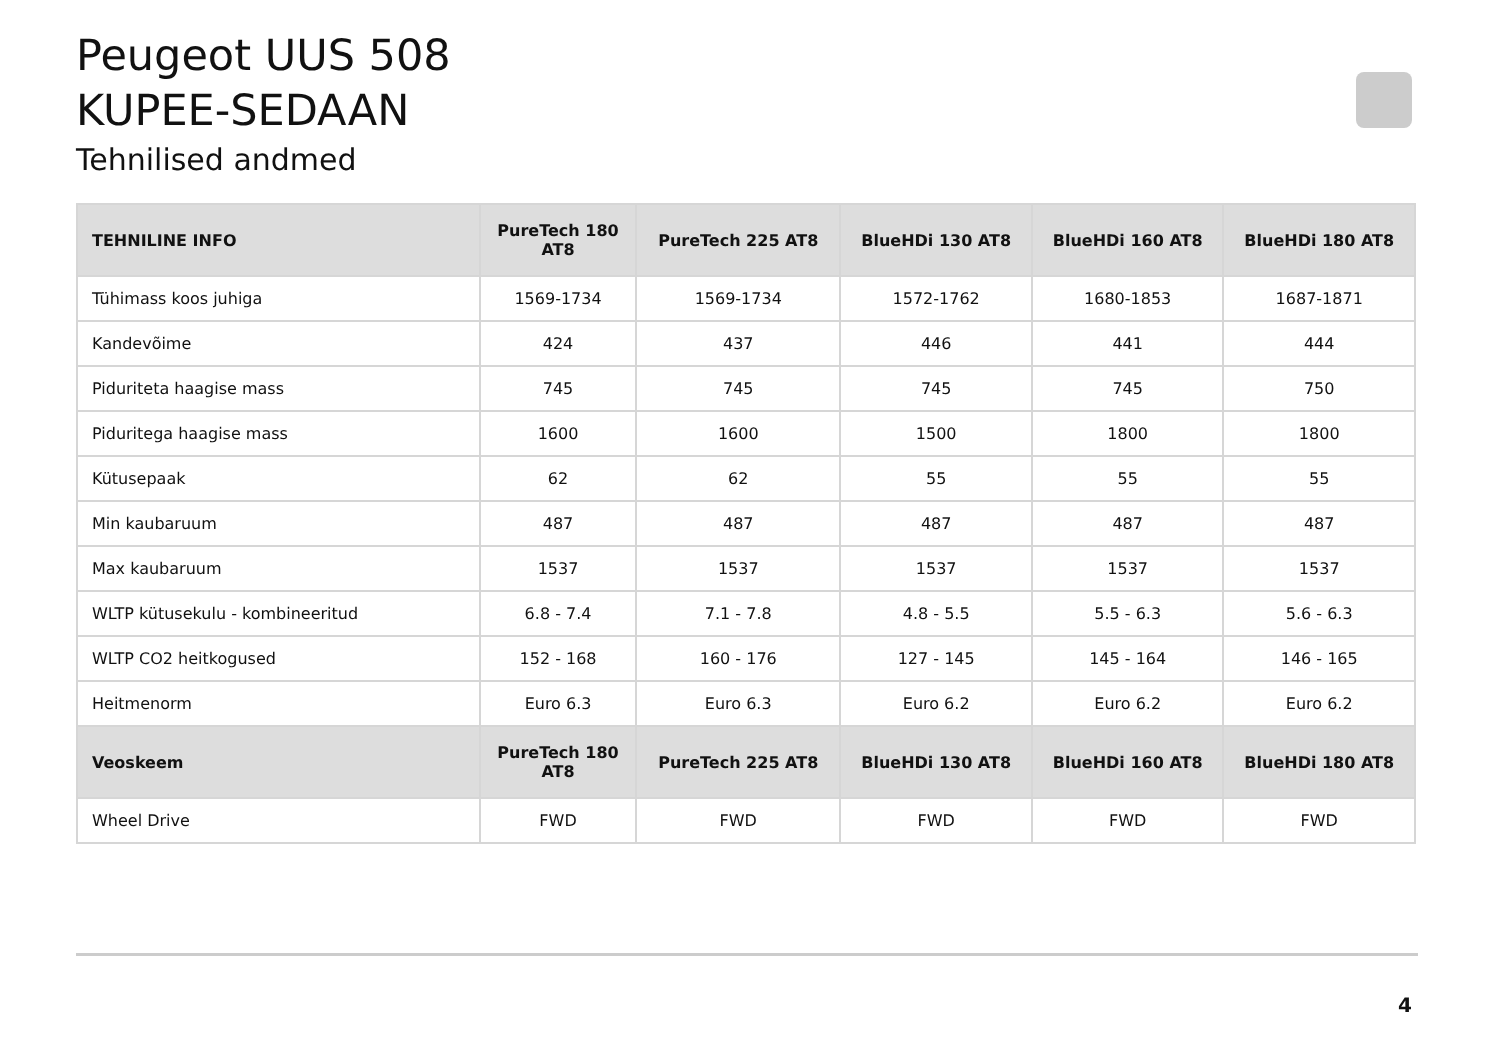Peugeot UUS 508
KUPEE-SEDAAN
Tehnilised andmed
| TEHNILINE INFO | PureTech 180 AT8 | PureTech 225 AT8 | BlueHDi 130 AT8 | BlueHDi 160 AT8 | BlueHDi 180 AT8 |
| --- | --- | --- | --- | --- | --- |
| Tühimass koos juhiga | 1569-1734 | 1569-1734 | 1572-1762 | 1680-1853 | 1687-1871 |
| Kandevõime | 424 | 437 | 446 | 441 | 444 |
| Piduriteta haagise mass | 745 | 745 | 745 | 745 | 750 |
| Piduritega haagise mass | 1600 | 1600 | 1500 | 1800 | 1800 |
| Kütusepaak | 62 | 62 | 55 | 55 | 55 |
| Min kaubaruum | 487 | 487 | 487 | 487 | 487 |
| Max kaubaruum | 1537 | 1537 | 1537 | 1537 | 1537 |
| WLTP kütusekulu - kombineeritud | 6.8 - 7.4 | 7.1 - 7.8 | 4.8 - 5.5 | 5.5 - 6.3 | 5.6 - 6.3 |
| WLTP CO2 heitkogused | 152 - 168 | 160 - 176 | 127 - 145 | 145 - 164 | 146 - 165 |
| Heitmenorm | Euro 6.3 | Euro 6.3 | Euro 6.2 | Euro 6.2 | Euro 6.2 |
| Veoskeem | PureTech 180 AT8 | PureTech 225 AT8 | BlueHDi 130 AT8 | BlueHDi 160 AT8 | BlueHDi 180 AT8 |
| Wheel Drive | FWD | FWD | FWD | FWD | FWD |
4